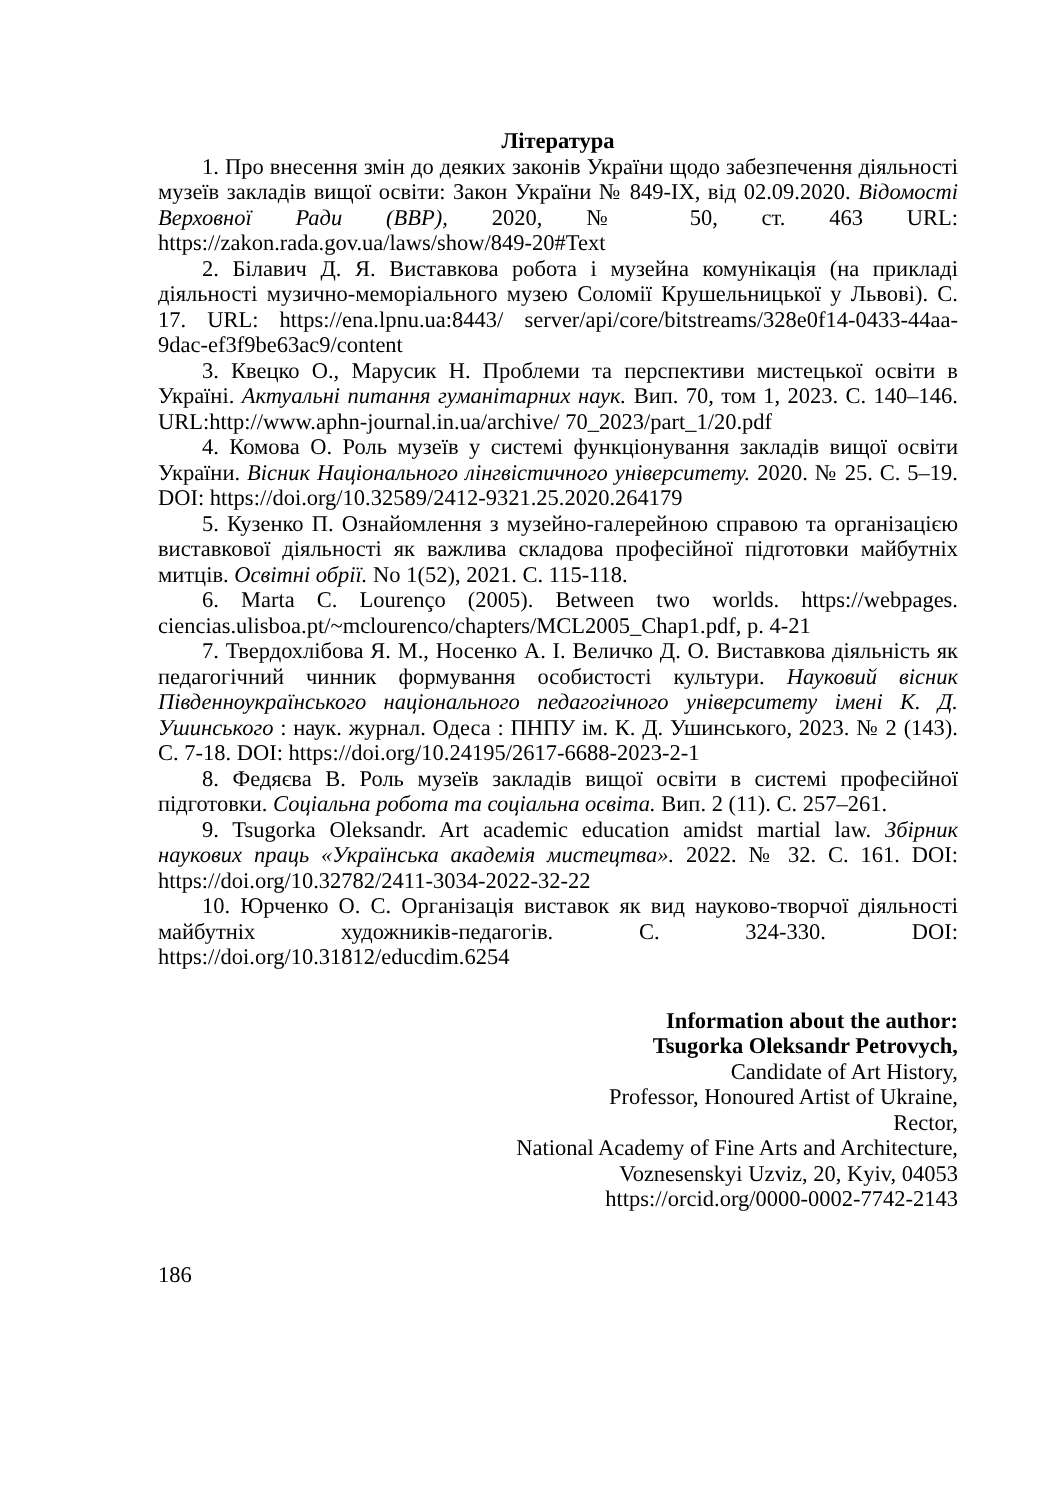Література
1. Про внесення змін до деяких законів України щодо забезпечення діяльності музеїв закладів вищої освіти: Закон України № 849-IX, від 02.09.2020. Відомості Верховної Ради (ВВР), 2020, № 50, ст. 463 URL: https://zakon.rada.gov.ua/laws/show/849-20#Text
2. Білавич Д. Я. Виставкова робота і музейна комунікація (на прикладі діяльності музично-меморіального музею Соломії Крушельницької у Львові). С. 17. URL: https://ena.lpnu.ua:8443/ server/api/core/bitstreams/328e0f14-0433-44aa-9dac-ef3f9be63ac9/content
3. Квецко О., Марусик Н. Проблеми та перспективи мистецької освіти в Україні. Актуальні питання гуманітарних наук. Вип. 70, том 1, 2023. С. 140–146. URL:http://www.aphn-journal.in.ua/archive/ 70_2023/part_1/20.pdf
4. Комова О. Роль музеїв у системі функціонування закладів вищої освіти України. Вісник Національного лінгвістичного університету. 2020. № 25. С. 5–19. DOI: https://doi.org/10.32589/2412-9321.25.2020.264179
5. Кузенко П. Ознайомлення з музейно-галерейною справою та організацією виставкової діяльності як важлива складова професійної підготовки майбутніх митців. Освітні обрії. No 1(52), 2021. С. 115-118.
6. Marta C. Lourenço (2005). Between two worlds. https://webpages. ciencias.ulisboa.pt/~mclourenco/chapters/MCL2005_Chap1.pdf, p. 4-21
7. Твердохлібова Я. М., Носенко А. І. Величко Д. О. Виставкова діяльність як педагогічний чинник формування особистості культури. Науковий вісник Південноукраїнського національного педагогічного університету імені К. Д. Ушинського : наук. журнал. Одеса : ПНПУ ім. К. Д. Ушинського, 2023. № 2 (143). С. 7-18. DOI: https://doi.org/10.24195/2617-6688-2023-2-1
8. Федяєва В. Роль музеїв закладів вищої освіти в системі професійної підготовки. Соціальна робота та соціальна освіта. Вип. 2 (11). С. 257–261.
9. Tsugorka Oleksandr. Art academic education amidst martial law. Збірник наукових праць «Українська академія мистецтва». 2022. № 32. С. 161. DOI: https://doi.org/10.32782/2411-3034-2022-32-22
10. Юрченко О. С. Організація виставок як вид науково-творчої діяльності майбутніх художників-педагогів. С. 324-330. DOI: https://doi.org/10.31812/educdim.6254
Information about the author:
Tsugorka Oleksandr Petrovych,
Candidate of Art History,
Professor, Honoured Artist of Ukraine,
Rector,
National Academy of Fine Arts and Architecture,
Voznesenskyi Uzviz, 20, Kyiv, 04053
https://orcid.org/0000-0002-7742-2143
186